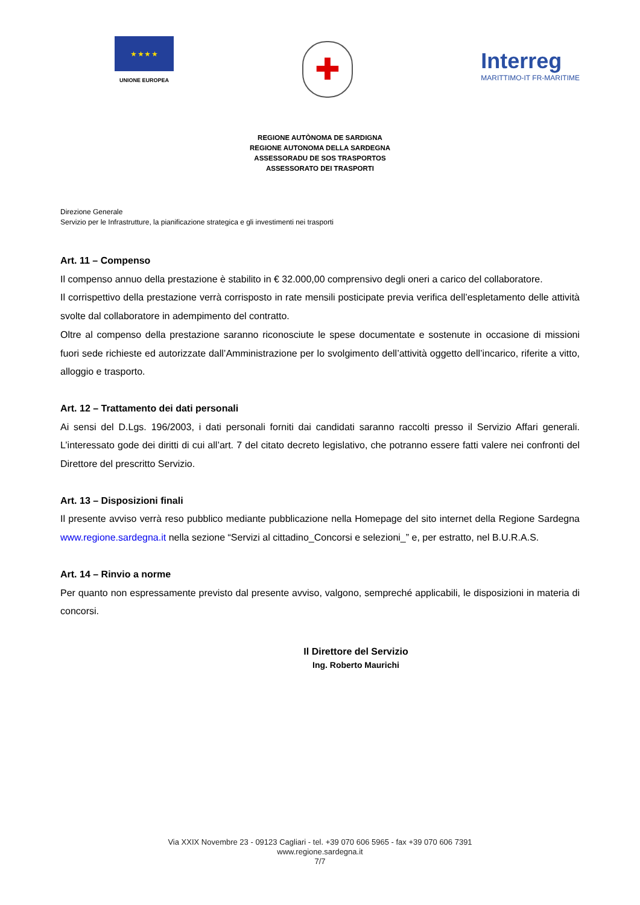★ ★ ★ ★
UNIONE EUROPEA
✚
Interreg
MARITTIMO-IT FR-MARITIME
REGIONE AUTÒNOMA DE SARDIGNA
REGIONE AUTONOMA DELLA SARDEGNA
ASSESSORADU DE SOS TRASPORTOS
ASSESSORATO DEI TRASPORTI
Direzione Generale
Servizio per le Infrastrutture, la pianificazione strategica e gli investimenti nei trasporti
Art. 11 – Compenso
Il compenso annuo della prestazione è stabilito in € 32.000,00 comprensivo degli oneri a carico del collaboratore.
Il corrispettivo della prestazione verrà corrisposto in rate mensili posticipate previa verifica dell’espletamento delle attività svolte dal collaboratore in adempimento del contratto.
Oltre al compenso della prestazione saranno riconosciute le spese documentate e sostenute in occasione di missioni fuori sede richieste ed autorizzate dall’Amministrazione per lo svolgimento dell’attività oggetto dell’incarico, riferite a vitto, alloggio e trasporto.
Art. 12 – Trattamento dei dati personali
Ai sensi del D.Lgs. 196/2003, i dati personali forniti dai candidati saranno raccolti presso il Servizio Affari generali. L’interessato gode dei diritti di cui all’art. 7 del citato decreto legislativo, che potranno essere fatti valere nei confronti del Direttore del prescritto Servizio.
Art. 13 – Disposizioni finali
Il presente avviso verrà reso pubblico mediante pubblicazione nella Homepage del sito internet della Regione Sardegna www.regione.sardegna.it nella sezione “Servizi al cittadino_Concorsi e selezioni_” e, per estratto, nel B.U.R.A.S.
Art. 14 – Rinvio a norme
Per quanto non espressamente previsto dal presente avviso, valgono, sempreché applicabili, le disposizioni in materia di concorsi.
Il Direttore del Servizio
Ing. Roberto Maurichi
Via XXIX Novembre 23 - 09123 Cagliari - tel. +39 070 606 5965 - fax +39 070 606 7391
www.regione.sardegna.it
7/7